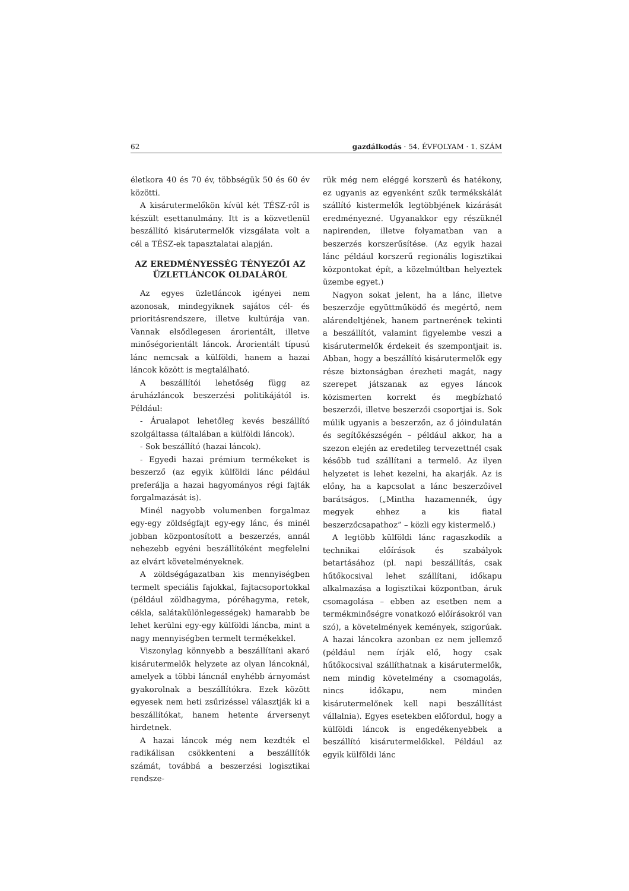62 gazdálkodás · 54. ÉVFOLYAM · 1. SZÁM
életkora 40 és 70 év, többségük 50 és 60 év közötti.
A kisárutermelőkön kívül két TÉSZ-ről is készült esettanulmány. Itt is a közvetlenül beszállító kisárutermelők vizsgálata volt a cél a TÉSZ-ek tapasztalatai alapján.
AZ EREDMÉNYESSÉG TÉNYEZŐI AZ ÜZLETLÁNCOK OLDALÁRÓL
Az egyes üzletláncok igényei nem azonosak, mindegyiknek sajátos cél- és prioritásrendszere, illetve kultúrája van. Vannak elsődlegesen árorientált, illetve minőségorientált láncok. Árorientált típusú lánc nemcsak a külföldi, hanem a hazai láncok között is megtalálható.
A beszállítói lehetőség függ az áruházláncok beszerzési politikájától is. Például:
- Árualapot lehetőleg kevés beszállító szolgáltassa (általában a külföldi láncok).
- Sok beszállító (hazai láncok).
- Egyedi hazai prémium termékeket is beszerző (az egyik külföldi lánc például preferálja a hazai hagyományos régi fajták forgalmazását is).
Minél nagyobb volumenben forgalmaz egy-egy zöldségfajt egy-egy lánc, és minél jobban központosított a beszerzés, annál nehezebb egyéni beszállítóként megfelelni az elvárt követelményeknek.
A zöldségágazatban kis mennyiségben termelt speciális fajokkal, fajtacsoportokkal (például zöldhagyma, póréhagyma, retek, cékla, salátakülönlegességek) hamarabb be lehet kerülni egy-egy külföldi láncba, mint a nagy mennyiségben termelt termékekkel.
Viszonylag könnyebb a beszállítani akaró kisárutermelők helyzete az olyan láncoknál, amelyek a többi láncnál enyhébb árnyomást gyakorolnak a beszállítókra. Ezek között egyesek nem heti zsűrizéssel választják ki a beszállítókat, hanem hetente árversenyt hirdetnek.
A hazai láncok még nem kezdték el radikálisan csökkenteni a beszállítók számát, továbbá a beszerzési logisztikai rendsze-
rük még nem eléggé korszerű és hatékony, ez ugyanis az egyenként szűk termékskálát szállító kistermelők legtöbbjének kizárását eredményezné. Ugyanakkor egy részüknél napirenden, illetve folyamatban van a beszerzés korszerűsítése. (Az egyik hazai lánc például korszerű regionális logisztikai központokat épít, a közelmúltban helyeztek üzembe egyet.)
Nagyon sokat jelent, ha a lánc, illetve beszerzője együttműködő és megértő, nem alárendeltjének, hanem partnerének tekinti a beszállítót, valamint figyelembe veszi a kisárutermelők érdekeit és szempontjait is. Abban, hogy a beszállító kisárutermelők egy része biztonságban érezheti magát, nagy szerepet játszanak az egyes láncok közismerten korrekt és megbízható beszerzői, illetve beszerzői csoportjai is. Sok múlik ugyanis a beszerzőn, az ő jóindulatán és segítőkészségén – például akkor, ha a szezon elején az eredetileg tervezettnél csak később tud szállítani a termelő. Az ilyen helyzetet is lehet kezelni, ha akarják. Az is előny, ha a kapcsolat a lánc beszerzőivel barátságos. („Mintha hazamennék, úgy megyek ehhez a kis fiatal beszerzőcsapathoz” – közli egy kistermelő.)
A legtöbb külföldi lánc ragaszkodik a technikai előírások és szabályok betartásához (pl. napi beszállítás, csak hűtőkocsival lehet szállítani, időkapu alkalmazása a logisztikai központban, áruk csomagolása – ebben az esetben nem a termékminőségre vonatkozó előírásokról van szó), a követelmények kemények, szigorúak. A hazai láncokra azonban ez nem jellemző (például nem írják elő, hogy csak hűtőkocsival szállíthatnak a kisárutermelők, nem mindig követelmény a csomagolás, nincs időkapu, nem minden kisárutermelőnek kell napi beszállítást vállalnia). Egyes esetekben előfordul, hogy a külföldi láncok is engedékenyebbek a beszállító kisárutermelőkkel. Például az egyik külföldi lánc